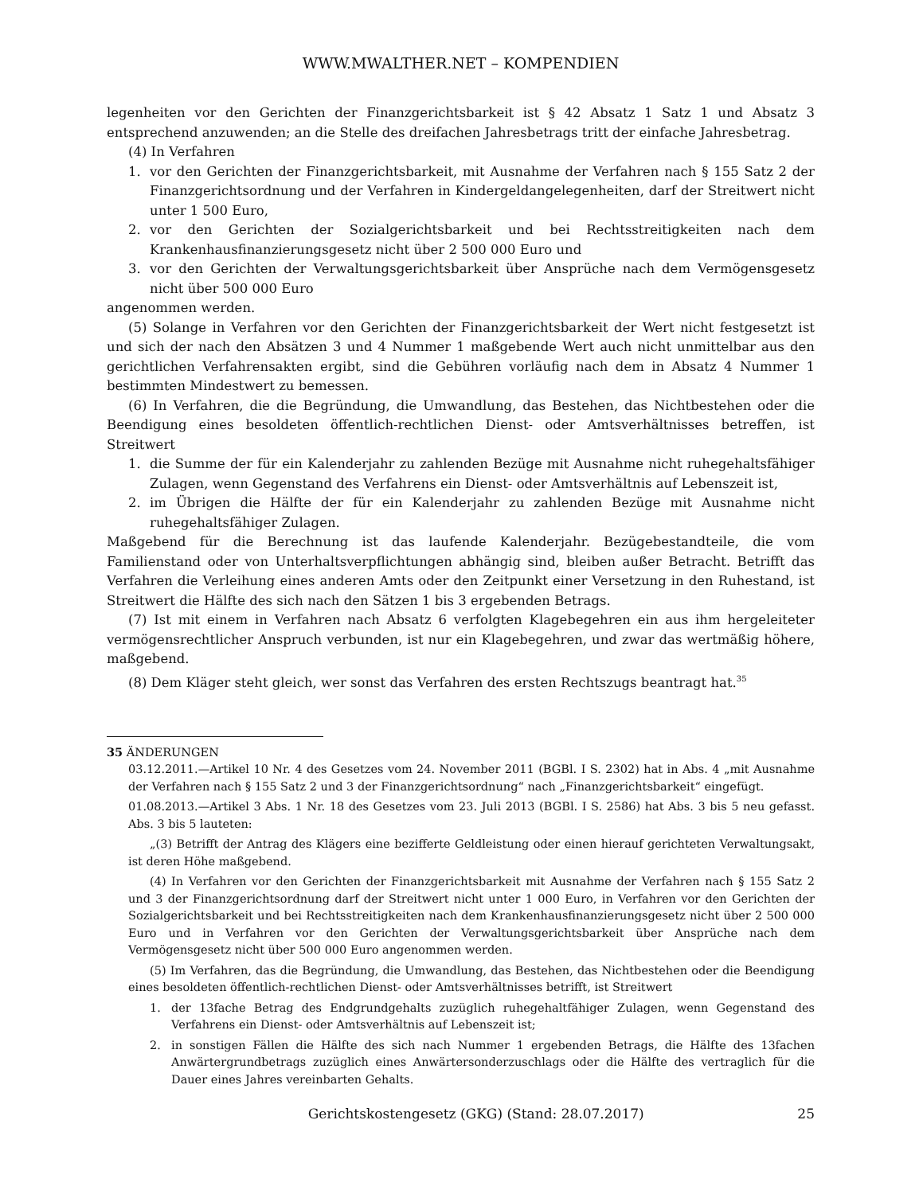WWW.MWALTHER.NET – KOMPENDIEN
legenheiten vor den Gerichten der Finanzgerichtsbarkeit ist § 42 Absatz 1 Satz 1 und Absatz 3 entsprechend anzuwenden; an die Stelle des dreifachen Jahresbetrags tritt der einfache Jahresbetrag.
(4) In Verfahren
1. vor den Gerichten der Finanzgerichtsbarkeit, mit Ausnahme der Verfahren nach § 155 Satz 2 der Finanzgerichtsordnung und der Verfahren in Kindergeldangelegenheiten, darf der Streitwert nicht unter 1 500 Euro,
2. vor den Gerichten der Sozialgerichtsbarkeit und bei Rechtsstreitigkeiten nach dem Krankenhausfinanzierungsgesetz nicht über 2 500 000 Euro und
3. vor den Gerichten der Verwaltungsgerichtsbarkeit über Ansprüche nach dem Vermögensgesetz nicht über 500 000 Euro
angenommen werden.
(5) Solange in Verfahren vor den Gerichten der Finanzgerichtsbarkeit der Wert nicht festgesetzt ist und sich der nach den Absätzen 3 und 4 Nummer 1 maßgebende Wert auch nicht unmittelbar aus den gerichtlichen Verfahrensakten ergibt, sind die Gebühren vorläufig nach dem in Absatz 4 Nummer 1 bestimmten Mindestwert zu bemessen.
(6) In Verfahren, die die Begründung, die Umwandlung, das Bestehen, das Nichtbestehen oder die Beendigung eines besoldeten öffentlich-rechtlichen Dienst- oder Amtsverhältnisses betreffen, ist Streitwert
1. die Summe der für ein Kalenderjahr zu zahlenden Bezüge mit Ausnahme nicht ruhegehaltsfähiger Zulagen, wenn Gegenstand des Verfahrens ein Dienst- oder Amtsverhältnis auf Lebenszeit ist,
2. im Übrigen die Hälfte der für ein Kalenderjahr zu zahlenden Bezüge mit Ausnahme nicht ruhegehaltsfähiger Zulagen.
Maßgebend für die Berechnung ist das laufende Kalenderjahr. Bezügebestandteile, die vom Familienstand oder von Unterhaltsverpflichtungen abhängig sind, bleiben außer Betracht. Betrifft das Verfahren die Verleihung eines anderen Amts oder den Zeitpunkt einer Versetzung in den Ruhestand, ist Streitwert die Hälfte des sich nach den Sätzen 1 bis 3 ergebenden Betrags.
(7) Ist mit einem in Verfahren nach Absatz 6 verfolgten Klagebegehren ein aus ihm hergeleiteter vermögensrechtlicher Anspruch verbunden, ist nur ein Klagebegehren, und zwar das wertmäßig höhere, maßgebend.
(8) Dem Kläger steht gleich, wer sonst das Verfahren des ersten Rechtszugs beantragt hat.<sup>35</sup>
35 ÄNDERUNGEN
03.12.2011.—Artikel 10 Nr. 4 des Gesetzes vom 24. November 2011 (BGBl. I S. 2302) hat in Abs. 4 „mit Ausnahme der Verfahren nach § 155 Satz 2 und 3 der Finanzgerichtsordnung“ nach „Finanzgerichtsbarkeit“ eingefügt.
01.08.2013.—Artikel 3 Abs. 1 Nr. 18 des Gesetzes vom 23. Juli 2013 (BGBl. I S. 2586) hat Abs. 3 bis 5 neu gefasst. Abs. 3 bis 5 lauteten:
„(3) Betrifft der Antrag des Klägers eine bezifferte Geldleistung oder einen hierauf gerichteten Verwaltungsakt, ist deren Höhe maßgebend.
(4) In Verfahren vor den Gerichten der Finanzgerichtsbarkeit mit Ausnahme der Verfahren nach § 155 Satz 2 und 3 der Finanzgerichtsordnung darf der Streitwert nicht unter 1 000 Euro, in Verfahren vor den Gerichten der Sozialgerichtsbarkeit und bei Rechtsstreitigkeiten nach dem Krankenhausfinanzierungsgesetz nicht über 2 500 000 Euro und in Verfahren vor den Gerichten der Verwaltungsgerichtsbarkeit über Ansprüche nach dem Vermögensgesetz nicht über 500 000 Euro angenommen werden.
(5) Im Verfahren, das die Begründung, die Umwandlung, das Bestehen, das Nichtbestehen oder die Beendigung eines besoldeten öffentlich-rechtlichen Dienst- oder Amtsverhältnisses betrifft, ist Streitwert
1. der 13fache Betrag des Endgrundgehalts zuzüglich ruhegehaltfähiger Zulagen, wenn Gegenstand des Verfahrens ein Dienst- oder Amtsverhältnis auf Lebenszeit ist;
2. in sonstigen Fällen die Hälfte des sich nach Nummer 1 ergebenden Betrags, die Hälfte des 13fachen Anwärtergrundbetrags zuzüglich eines Anwärtersonderzuschlags oder die Hälfte des vertraglich für die Dauer eines Jahres vereinbarten Gehalts.
Gerichtskostengesetz (GKG) (Stand: 28.07.2017) 25